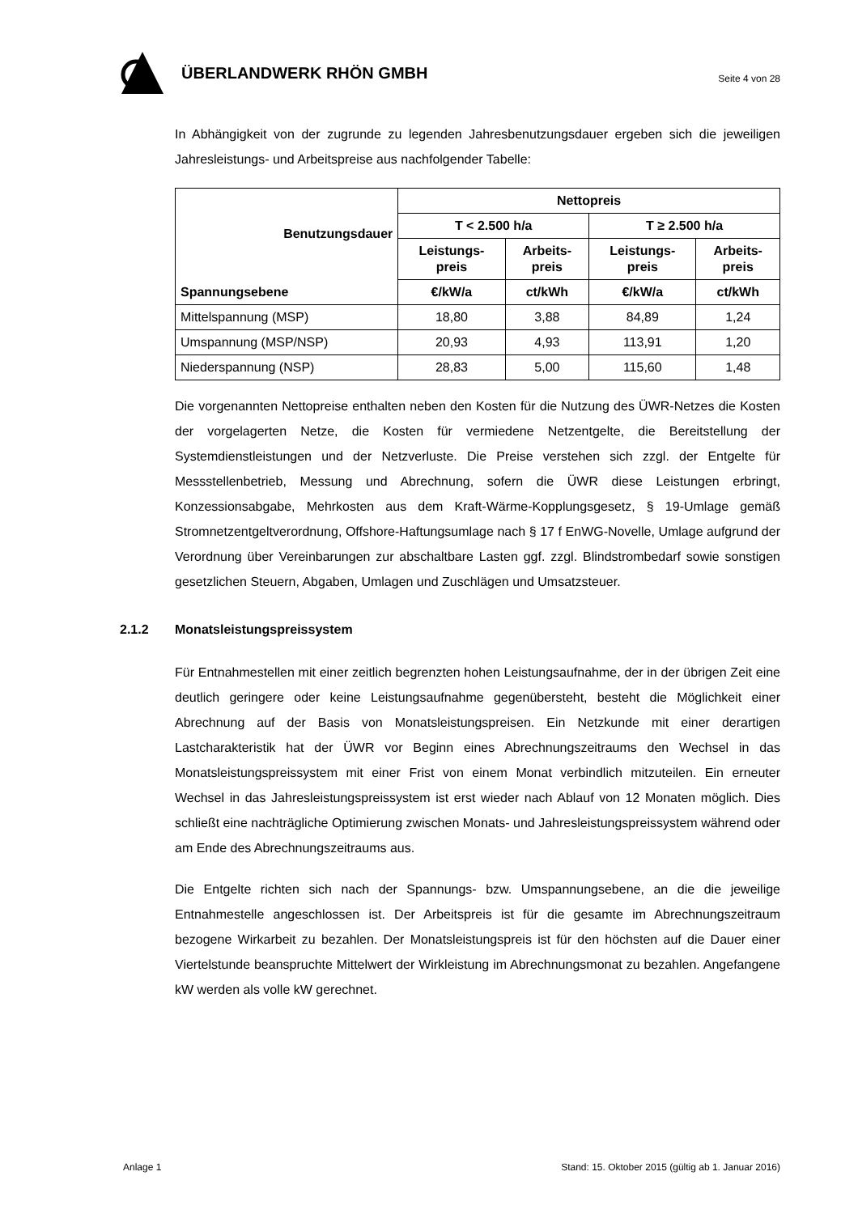ÜBERLANDWERK RHÖN GMBH
Seite 4 von 28
In Abhängigkeit von der zugrunde zu legenden Jahresbenutzungsdauer ergeben sich die jeweiligen Jahresleistungs- und Arbeitspreise aus nachfolgender Tabelle:
| Benutzungsdauer | Nettopreis | | | |
| --- | --- | --- | --- | --- |
| | T < 2.500 h/a | | T ≥ 2.500 h/a | |
| | Leistungs- preis | Arbeits- preis | Leistungs- preis | Arbeits- preis |
| Spannungsebene | €/kW/a | ct/kWh | €/kW/a | ct/kWh |
| Mittelspannung (MSP) | 18,80 | 3,88 | 84,89 | 1,24 |
| Umspannung (MSP/NSP) | 20,93 | 4,93 | 113,91 | 1,20 |
| Niederspannung (NSP) | 28,83 | 5,00 | 115,60 | 1,48 |
Die vorgenannten Nettopreise enthalten neben den Kosten für die Nutzung des ÜWR-Netzes die Kosten der vorgelagerten Netze, die Kosten für vermiedene Netzentgelte, die Bereitstellung der Systemdienstleistungen und der Netzverluste. Die Preise verstehen sich zzgl. der Entgelte für Messstellenbetrieb, Messung und Abrechnung, sofern die ÜWR diese Leistungen erbringt, Konzessionsabgabe, Mehrkosten aus dem Kraft-Wärme-Kopplungsgesetz, § 19-Umlage gemäß Stromnetzentgeltverordnung, Offshore-Haftungsumlage nach § 17 f EnWG-Novelle, Umlage aufgrund der Verordnung über Vereinbarungen zur abschaltbare Lasten ggf. zzgl. Blindstrombedarf sowie sonstigen gesetzlichen Steuern, Abgaben, Umlagen und Zuschlägen und Umsatzsteuer.
2.1.2 Monatsleistungspreissystem
Für Entnahmestellen mit einer zeitlich begrenzten hohen Leistungsaufnahme, der in der übrigen Zeit eine deutlich geringere oder keine Leistungsaufnahme gegenübersteht, besteht die Möglichkeit einer Abrechnung auf der Basis von Monatsleistungspreisen. Ein Netzkunde mit einer derartigen Lastcharakteristik hat der ÜWR vor Beginn eines Abrechnungszeitraums den Wechsel in das Monatsleistungspreissystem mit einer Frist von einem Monat verbindlich mitzuteilen. Ein erneuter Wechsel in das Jahresleistungspreissystem ist erst wieder nach Ablauf von 12 Monaten möglich. Dies schließt eine nachträgliche Optimierung zwischen Monats- und Jahresleistungspreissystem während oder am Ende des Abrechnungszeitraums aus.
Die Entgelte richten sich nach der Spannungs- bzw. Umspannungsebene, an die die jeweilige Entnahmestelle angeschlossen ist. Der Arbeitspreis ist für die gesamte im Abrechnungszeitraum bezogene Wirkarbeit zu bezahlen. Der Monatsleistungspreis ist für den höchsten auf die Dauer einer Viertelstunde beanspruchte Mittelwert der Wirkleistung im Abrechnungsmonat zu bezahlen. Angefangene kW werden als volle kW gerechnet.
Anlage 1 Stand: 15. Oktober 2015 (gültig ab 1. Januar 2016)